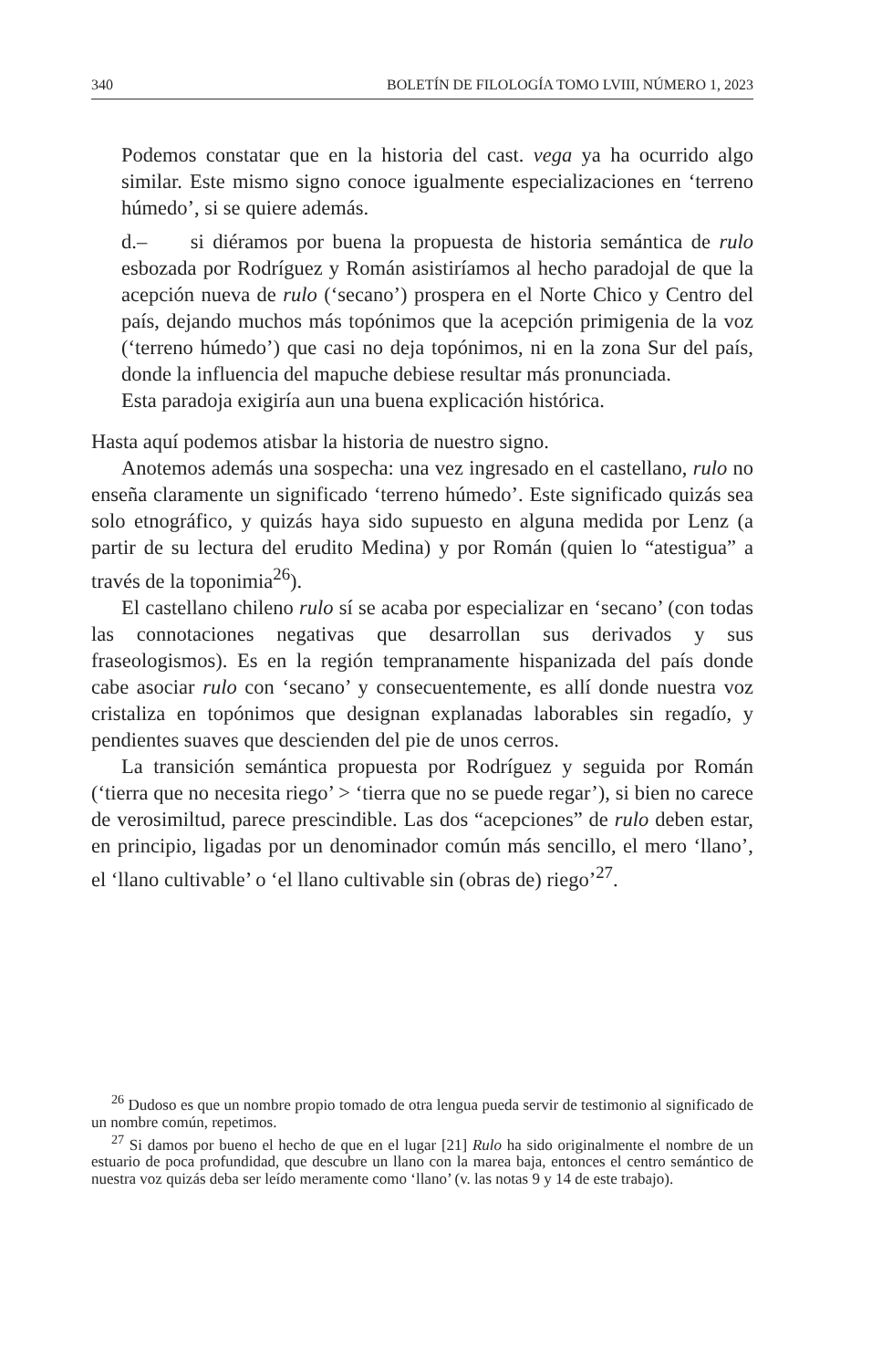340 BOLETÍN DE FILOLOGÍA TOMO LVIII, NÚMERO 1, 2023
Podemos constatar que en la historia del cast. vega ya ha ocurrido algo similar. Este mismo signo conoce igualmente especializaciones en ‘terreno húmedo’, si se quiere además.
d.– si diéramos por buena la propuesta de historia semántica de rulo esbozada por Rodríguez y Román asistiríamos al hecho paradojal de que la acepción nueva de rulo (‘secano’) prospera en el Norte Chico y Centro del país, dejando muchos más topónimos que la acepción primigenia de la voz (‘terreno húmedo’) que casi no deja topónimos, ni en la zona Sur del país, donde la influencia del mapuche debiese resultar más pronunciada.
Esta paradoja exigiría aun una buena explicación histórica.
Hasta aquí podemos atisbar la historia de nuestro signo.
Anotemos además una sospecha: una vez ingresado en el castellano, rulo no enseña claramente un significado ‘terreno húmedo’. Este significado quizás sea solo etnográfico, y quizás haya sido supuesto en alguna medida por Lenz (a partir de su lectura del erudito Medina) y por Román (quien lo “atestigua” a través de la toponimia<sup>26</sup>).
El castellano chileno rulo sí se acaba por especializar en ‘secano’ (con todas las connotaciones negativas que desarrollan sus derivados y sus fraseologismos). Es en la región tempranamente hispanizada del país donde cabe asociar rulo con ‘secano’ y consecuentemente, es allí donde nuestra voz cristaliza en topónimos que designan explanadas laborables sin regadío, y pendientes suaves que descienden del pie de unos cerros.
La transición semántica propuesta por Rodríguez y seguida por Román (‘tierra que no necesita riego’ > ‘tierra que no se puede regar’), si bien no carece de verosimiltud, parece prescindible. Las dos “acepciones” de rulo deben estar, en principio, ligadas por un denominador común más sencillo, el mero ‘llano’, el ‘llano cultivable’ o ‘el llano cultivable sin (obras de) riego’<sup>27</sup>.
<sup>26</sup> Dudoso es que un nombre propio tomado de otra lengua pueda servir de testimonio al significado de un nombre común, repetimos.
<sup>27</sup> Si damos por bueno el hecho de que en el lugar [21] Rulo ha sido originalmente el nombre de un estuario de poca profundidad, que descubre un llano con la marea baja, entonces el centro semántico de nuestra voz quizás deba ser leído meramente como ‘llano’ (v. las notas 9 y 14 de este trabajo).